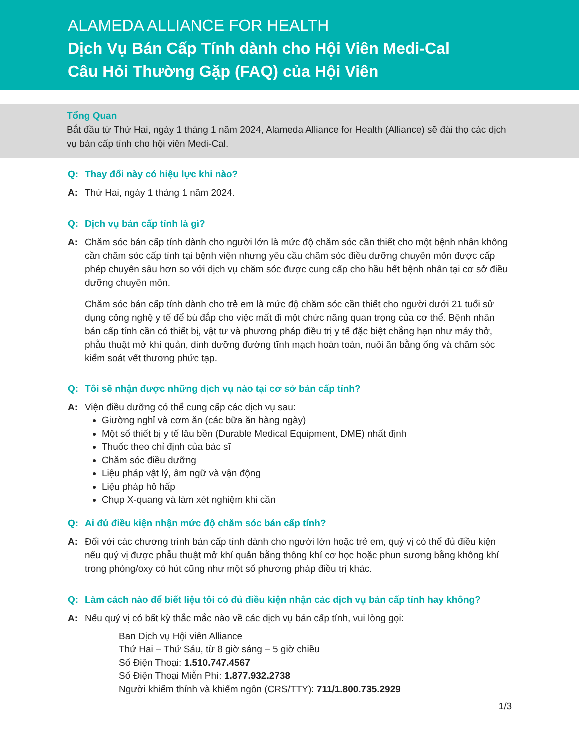ALAMEDA ALLIANCE FOR HEALTH
Dịch Vụ Bán Cấp Tính dành cho Hội Viên Medi-Cal
Câu Hỏi Thường Gặp (FAQ) của Hội Viên
Tổng Quan
Bắt đầu từ Thứ Hai, ngày 1 tháng 1 năm 2024, Alameda Alliance for Health (Alliance) sẽ đài thọ các dịch vụ bán cấp tính cho hội viên Medi-Cal.
Q: Thay đổi này có hiệu lực khi nào?
A: Thứ Hai, ngày 1 tháng 1 năm 2024.
Q: Dịch vụ bán cấp tính là gì?
A: Chăm sóc bán cấp tính dành cho người lớn là mức độ chăm sóc cần thiết cho một bệnh nhân không cần chăm sóc cấp tính tại bệnh viện nhưng yêu cầu chăm sóc điều dưỡng chuyên môn được cấp phép chuyên sâu hơn so với dịch vụ chăm sóc được cung cấp cho hầu hết bệnh nhân tại cơ sở điều dưỡng chuyên môn.
Chăm sóc bán cấp tính dành cho trẻ em là mức độ chăm sóc cần thiết cho người dưới 21 tuổi sử dụng công nghệ y tế để bù đắp cho việc mất đi một chức năng quan trọng của cơ thể. Bệnh nhân bán cấp tính cần có thiết bị, vật tư và phương pháp điều trị y tế đặc biệt chẳng hạn như máy thở, phẫu thuật mở khí quản, dinh dưỡng đường tĩnh mạch hoàn toàn, nuôi ăn bằng ống và chăm sóc kiểm soát vết thương phức tạp.
Q: Tôi sẽ nhận được những dịch vụ nào tại cơ sở bán cấp tính?
A: Viện điều dưỡng có thể cung cấp các dịch vụ sau:
Giường nghỉ và cơm ăn (các bữa ăn hàng ngày)
Một số thiết bị y tế lâu bền (Durable Medical Equipment, DME) nhất định
Thuốc theo chỉ định của bác sĩ
Chăm sóc điều dưỡng
Liệu pháp vật lý, âm ngữ và vận động
Liệu pháp hô hấp
Chụp X-quang và làm xét nghiệm khi cần
Q: Ai đủ điều kiện nhận mức độ chăm sóc bán cấp tính?
A: Đối với các chương trình bán cấp tính dành cho người lớn hoặc trẻ em, quý vị có thể đủ điều kiện nếu quý vị được phẫu thuật mở khí quản bằng thông khí cơ học hoặc phun sương bằng không khí trong phòng/oxy có hút cũng như một số phương pháp điều trị khác.
Q: Làm cách nào để biết liệu tôi có đủ điều kiện nhận các dịch vụ bán cấp tính hay không?
A: Nếu quý vị có bất kỳ thắc mắc nào về các dịch vụ bán cấp tính, vui lòng gọi:
Ban Dịch vụ Hội viên Alliance
Thứ Hai – Thứ Sáu, từ 8 giờ sáng – 5 giờ chiều
Số Điện Thoại: 1.510.747.4567
Số Điện Thoại Miễn Phí: 1.877.932.2738
Người khiếm thính và khiếm ngôn (CRS/TTY): 711/1.800.735.2929
1/3